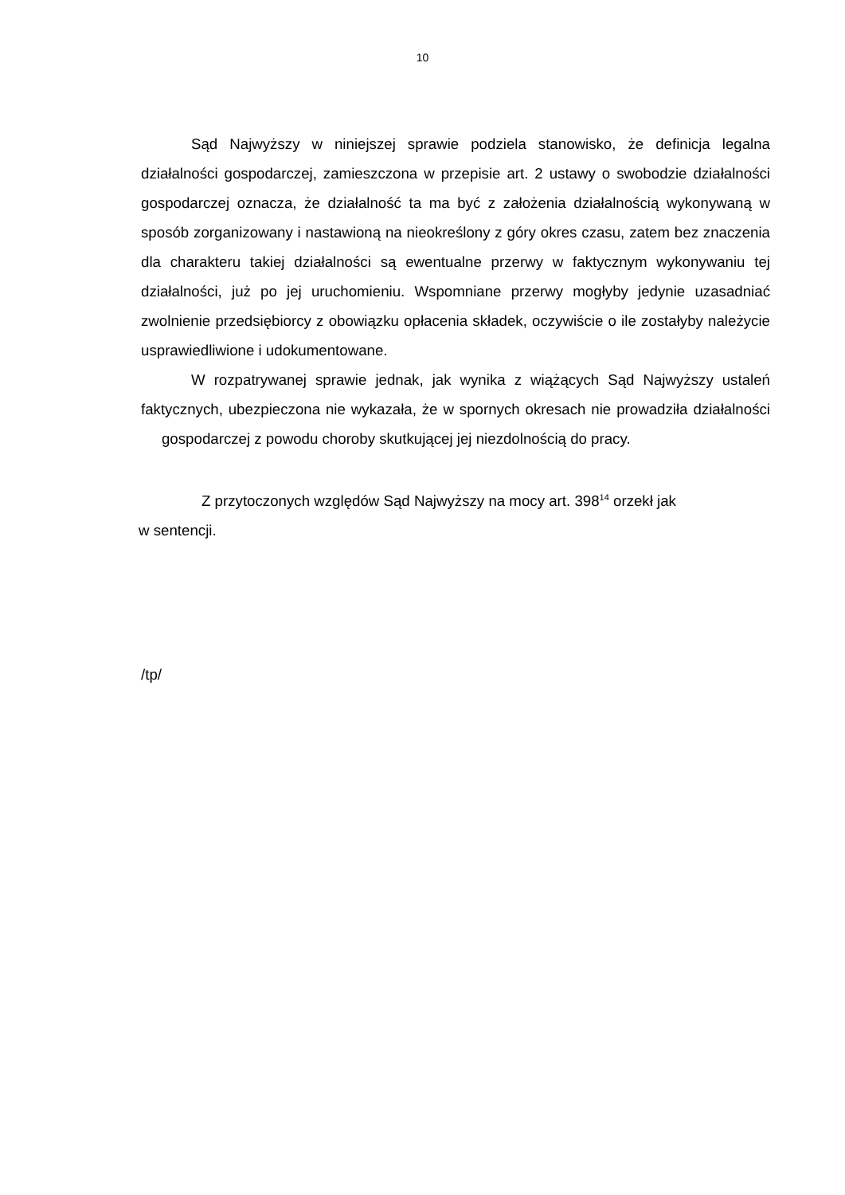10
Sąd Najwyższy w niniejszej sprawie podziela stanowisko, że definicja legalna działalności gospodarczej, zamieszczona w przepisie art. 2 ustawy o swobodzie działalności gospodarczej oznacza, że działalność ta ma być z założenia działalnością wykonywaną w sposób zorganizowany i nastawioną na nieokreślony z góry okres czasu, zatem bez znaczenia dla charakteru takiej działalności są ewentualne przerwy w faktycznym wykonywaniu tej działalności, już po jej uruchomieniu. Wspomniane przerwy mogłyby jedynie uzasadniać zwolnienie przedsiębiorcy z obowiązku opłacenia składek, oczywiście o ile zostałyby należycie usprawiedliwione i udokumentowane.
W rozpatrywanej sprawie jednak, jak wynika z wiążących Sąd Najwyższy ustaleń faktycznych, ubezpieczona nie wykazała, że w spornych okresach nie prowadziła działalności gospodarczej z powodu choroby skutkującej jej niezdolnością do pracy.
Z przytoczonych względów Sąd Najwyższy na mocy art. 398<sup>14</sup> orzekł jak
w sentencji.
/tp/